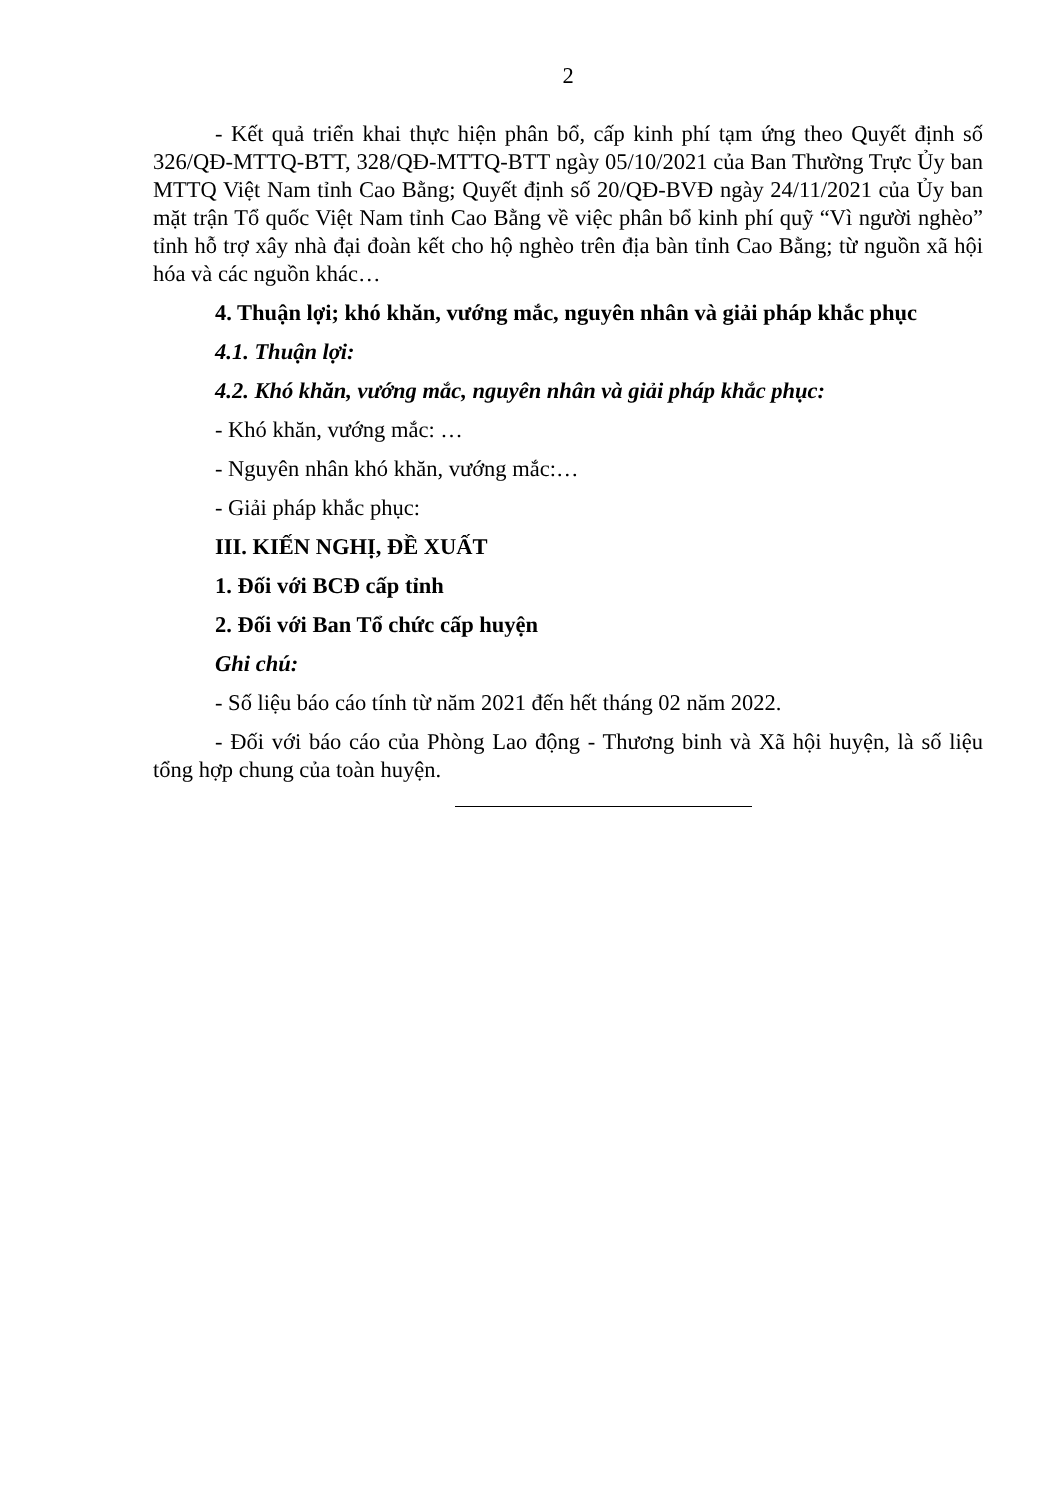2
- Kết quả triển khai thực hiện phân bổ, cấp kinh phí tạm ứng theo Quyết định số 326/QĐ-MTTQ-BTT, 328/QĐ-MTTQ-BTT ngày 05/10/2021 của Ban Thường Trực Ủy ban MTTQ Việt Nam tỉnh Cao Bằng; Quyết định số 20/QĐ-BVĐ ngày 24/11/2021 của Ủy ban mặt trận Tổ quốc Việt Nam tỉnh Cao Bằng về việc phân bổ kinh phí quỹ “Vì người nghèo” tỉnh hỗ trợ xây nhà đại đoàn kết cho hộ nghèo trên địa bàn tỉnh Cao Bằng; từ nguồn xã hội hóa và các nguồn khác…
4. Thuận lợi; khó khăn, vướng mắc, nguyên nhân và giải pháp khắc phục
4.1. Thuận lợi:
4.2. Khó khăn, vướng mắc, nguyên nhân và giải pháp khắc phục:
- Khó khăn, vướng mắc: …
- Nguyên nhân khó khăn, vướng mắc:…
- Giải pháp khắc phục:
III. KIẾN NGHỊ, ĐỀ XUẤT
1. Đối với BCĐ cấp tỉnh
2. Đối với Ban Tổ chức cấp huyện
Ghi chú:
- Số liệu báo cáo tính từ năm 2021 đến hết tháng 02 năm 2022.
- Đối với báo cáo của Phòng Lao động - Thương binh và Xã hội huyện, là số liệu tổng hợp chung của toàn huyện.